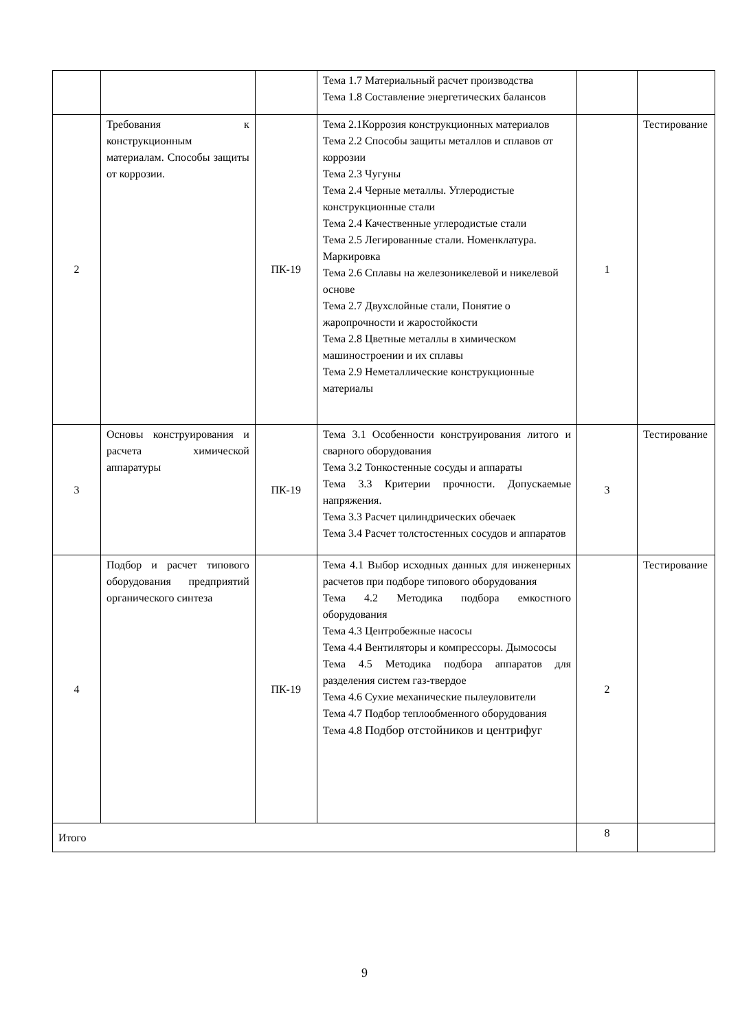| | | | Тема 1.7 Материальный расчет производства Тема 1.8 Составление энергетических балансов | | |
| 2 | Требования к конструкционным материалам. Способы защиты от коррозии. | ПК-19 | Тема 2.1Коррозия конструкционных материалов Тема 2.2 Способы защиты металлов и сплавов от коррозии Тема 2.3 Чугуны Тема 2.4 Черные металлы. Углеродистые конструкционные стали Тема 2.4 Качественные углеродистые стали Тема 2.5 Легированные стали. Номенклатура. Маркировка Тема 2.6 Сплавы на железоникелевой и никелевой основе Тема 2.7 Двухслойные стали, Понятие о жаропрочности и жаростойкости Тема 2.8 Цветные металлы в химическом машиностроении и их сплавы Тема 2.9 Неметаллические конструкционные материалы | 1 | Тестирование |
| 3 | Основы конструирования и расчета химической аппаратуры | ПК-19 | Тема 3.1 Особенности конструирования литого и сварного оборудования Тема 3.2 Тонкостенные сосуды и аппараты Тема 3.3 Критерии прочности. Допускаемые напряжения. Тема 3.3 Расчет цилиндрических обечаек Тема 3.4 Расчет толстостенных сосудов и аппаратов | 3 | Тестирование |
| 4 | Подбор и расчет типового оборудования предприятий органического синтеза | ПК-19 | Тема 4.1 Выбор исходных данных для инженерных расчетов при подборе типового оборудования Тема 4.2 Методика подбора емкостного оборудования Тема 4.3 Центробежные насосы Тема 4.4 Вентиляторы и компрессоры. Дымососы Тема 4.5 Методика подбора аппаратов для разделения систем газ-твердое Тема 4.6 Сухие механические пылеуловители Тема 4.7 Подбор теплообменного оборудования Тема 4.8 Подбор отстойников и центрифуг | 2 | Тестирование |
| Итого | | | | 8 | |
9